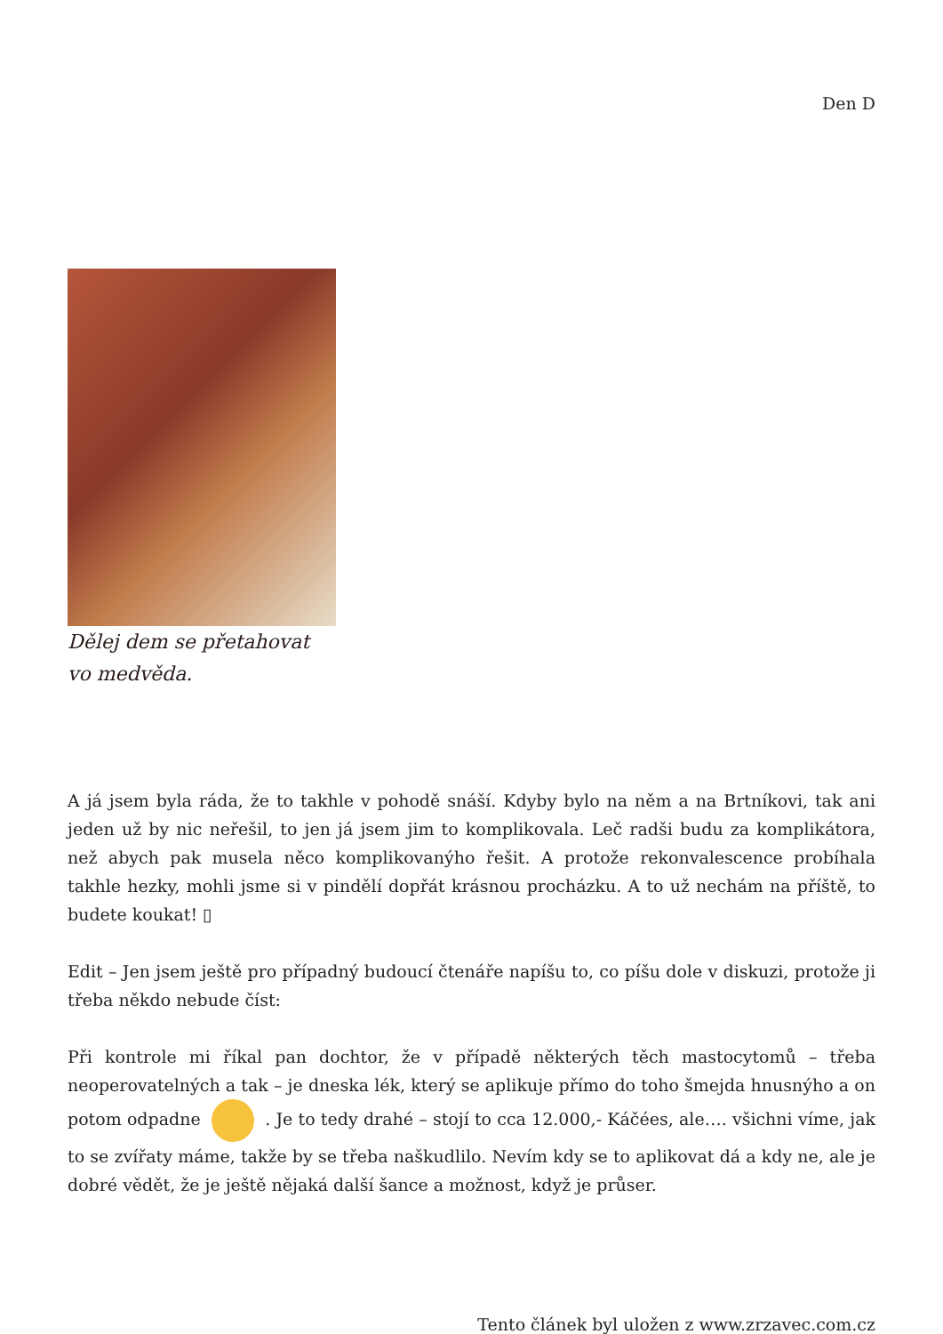Den D
Dělej dem se přetahovat vo medvěda.
A já jsem byla ráda, že to takhle v pohodě snáší. Kdyby bylo na něm a na Brtníkovi, tak ani jeden už by nic neřešil, to jen já jsem jim to komplikovala. Leč radši budu za komplikátora, než abych pak musela něco komplikovanýho řešit. A protože rekonvalescence probíhala takhle hezky, mohli jsme si v pindělí dopřát krásnou procházku. A to už nechám na příště, to budete koukat! ▯
Edit – Jen jsem ještě pro případný budoucí čtenáře napíšu to, co píšu dole v diskuzi, protože ji třeba někdo nebude číst:
Při kontrole mi říkal pan dochtor, že v případě některých těch mastocytomů – třeba neoperovatelných a tak – je dneska lék, který se aplikuje přímo do toho šmejda hnusnýho a on potom odpadne . Je to tedy drahé – stojí to cca 12.000,- Káčées, ale…. všichni víme, jak to se zvířaty máme, takže by se třeba naškudlilo. Nevím kdy se to aplikovat dá a kdy ne, ale je dobré vědět, že je ještě nějaká další šance a možnost, když je průser.
Tento článek byl uložen z www.zrzavec.com.cz